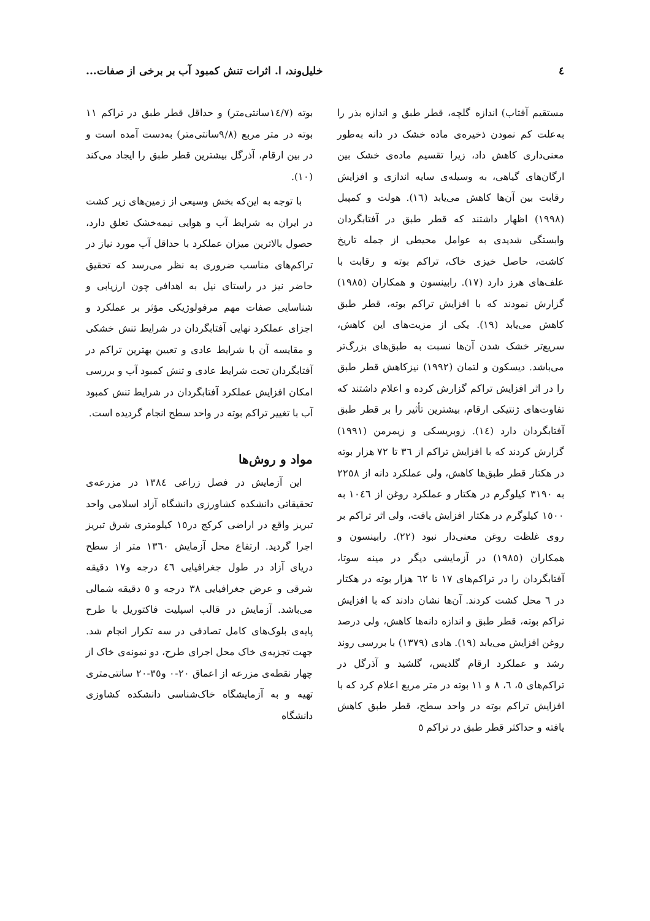٤ خلیل‌وند، ا. اثرات تنش کمبود آب بر برخی از صفات...
مستقیم آفتاب) اندازه گلچه، قطر طبق و اندازه بذر را به‌علت کم نمودن ذخیره‌ی ماده خشک در دانه به‌طور معنی‌داری کاهش داد، زیرا تقسیم ماده‌ی خشک بین ارگان‌های گیاهی، به وسیله‌ی سایه اندازی و افزایش رقابت بین آن‌ها کاهش می‌یابد (١٦). هولت و کمپبل (١٩٩٨) اظهار داشتند که قطر طبق در آفتابگردان وابستگی شدیدی به عوامل محیطی از جمله تاریخ کاشت، حاصل خیزی خاک، تراکم بوته و رقابت با علف‌های هرز دارد (١٧). رابینسون و همکاران (١٩٨٥) گزارش نمودند که با افزایش تراکم بوته، قطر طبق کاهش می‌یابد (١٩). یکی از مزیت‌های این کاهش، سریع‌تر خشک شدن آن‌ها نسبت به طبق‌های بزرگ‌تر می‌باشد. دیسکون و لتمان (١٩٩٢) نیزکاهش قطر طبق را در اثر افزایش تراکم گزارش کرده و اعلام داشتند که تفاوت‌های ژنتیکی ارقام، بیشترین تأثیر را بر قطر طبق آفتابگردان دارد (١٤). زوبریسکی و زیمرمن (١٩٩١) گزارش کردند که با افزایش تراکم از ٣٦ تا ٧٢ هزار بوته در هکتار قطر طبق‌ها کاهش، ولی عملکرد دانه از ٢٢٥٨ به ٣١٩٠ کیلوگرم در هکتار و عملکرد روغن از ١٠٤٦ به ١٥٠٠ کیلوگرم در هکتار افزایش یافت، ولی اثر تراکم بر روی غلظت روغن معنی‌دار نبود (٢٢). رابینسون و همکاران (١٩٨٥) در آزمایشی دیگر در مینه سوتا، آفتابگردان را در تراکم‌های ١٧ تا ٦٢ هزار بوته در هکتار در ٦ محل کشت کردند. آن‌ها نشان دادند که با افزایش تراکم بوته، قطر طبق و اندازه دانه‌ها کاهش، ولی درصد روغن افزایش می‌یابد (١٩). هادی (١٣٧٩) با بررسی روند رشد و عملکرد ارقام گلدیس، گلشید و آذرگل در تراکم‌های ٥، ٦، ٨ و ١١ بوته در متر مربع اعلام کرد که با افزایش تراکم بوته در واحد سطح، قطر طبق کاهش یافته و حداکثر قطر طبق در تراکم ٥
بوته (١٤/٧سانتی‌متر) و حداقل قطر طبق در تراکم ١١ بوته در متر مربع (٩/٨سانتی‌متر) به‌دست آمده است و در بین ارقام، آذرگل بیشترین قطر طبق را ایجاد می‌کند (١٠).
با توجه به این‌که بخش وسیعی از زمین‌های زیر کشت در ایران به شرایط آب و هوایی نیمه‌خشک تعلق دارد، حصول بالاترین میزان عملکرد با حداقل آب مورد نیاز در تراکم‌های مناسب ضروری به نظر می‌رسد که تحقیق حاضر نیز در راستای نیل به اهدافی چون ارزیابی و شناسایی صفات مهم مرفولوژیکی مؤثر بر عملکرد و اجزای عملکرد نهایی آفتابگردان در شرایط تنش خشکی و مقایسه آن با شرایط عادی و تعیین بهترین تراکم در آفتابگردان تحت شرایط عادی و تنش کمبود آب و بررسی امکان افزایش عملکرد آفتابگردان در شرایط تنش کمبود آب با تغییر تراکم بوته در واحد سطح انجام گردیده است.
مواد و روش‌ها
این آزمایش در فصل زراعی ١٣٨٤ در مزرعه‌ی تحقیقاتی دانشکده کشاورزی دانشگاه آزاد اسلامی واحد تبریز واقع در اراضی کرکج در١٥ کیلومتری شرق تبریز اجرا گردید. ارتفاع محل آزمایش ١٣٦٠ متر از سطح دریای آزاد در طول جغرافیایی ٤٦ درجه و١٧ دقیقه شرقی و عرض جغرافیایی ٣٨ درجه و ٥ دقیقه شمالی می‌باشد. آزمایش در قالب اسپلیت فاکتوریل با طرح پایه‌ی بلوک‌های کامل تصادفی در سه تکرار انجام شد. جهت تجزیه‌ی خاک محل اجرای طرح، دو نمونه‌ی خاک از چهار نقطه‌ی مزرعه از اعماق ٢٠-٠ و٣٥-٢٠ سانتی‌متری تهیه و به آزمایشگاه خاک‌شناسی دانشکده کشاوزی دانشگاه